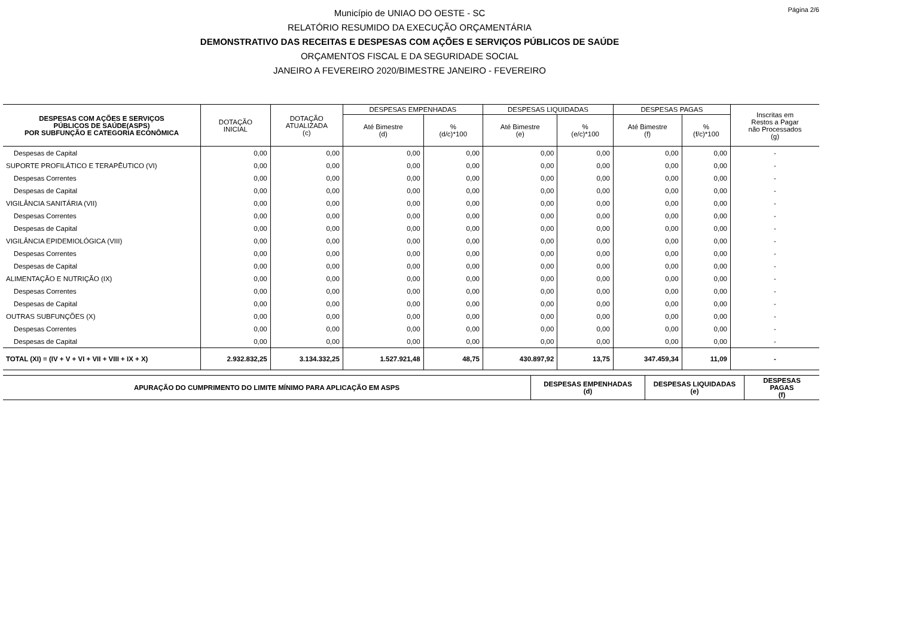Página 2/6
Município de UNIAO DO OESTE - SC
RELATÓRIO RESUMIDO DA EXECUÇÃO ORÇAMENTÁRIA
DEMONSTRATIVO DAS RECEITAS E DESPESAS COM AÇÕES E SERVIÇOS PÚBLICOS DE SAÚDE
ORÇAMENTOS FISCAL E DA SEGURIDADE SOCIAL
JANEIRO A FEVEREIRO 2020/BIMESTRE JANEIRO - FEVEREIRO
| DESPESAS COM AÇÕES E SERVIÇOS PÚBLICOS DE SAÚDE(ASPS) POR SUBFUNÇÃO E CATEGORIA ECONÔMICA | DOTAÇÃO INICIAL | DOTAÇÃO ATUALIZADA (c) | DESPESAS EMPENHADAS | | DESPESAS LIQUIDADAS | | DESPESAS PAGAS | | Inscritas em Restos a Pagar não Processados (g) |
| --- | --- | --- | --- | --- | --- | --- | --- | --- | --- |
| | | | Até Bimestre (d) | % (d/c)*100 | Até Bimestre (e) | % (e/c)*100 | Até Bimestre (f) | % (f/c)*100 | |
| Despesas de Capital | 0,00 | 0,00 | 0,00 | 0,00 | 0,00 | 0,00 | 0,00 | 0,00 | - |
| SUPORTE PROFILÁTICO E TERAPÊUTICO (VI) | 0,00 | 0,00 | 0,00 | 0,00 | 0,00 | 0,00 | 0,00 | 0,00 | - |
| Despesas Correntes | 0,00 | 0,00 | 0,00 | 0,00 | 0,00 | 0,00 | 0,00 | 0,00 | - |
| Despesas de Capital | 0,00 | 0,00 | 0,00 | 0,00 | 0,00 | 0,00 | 0,00 | 0,00 | - |
| VIGILÂNCIA SANITÁRIA (VII) | 0,00 | 0,00 | 0,00 | 0,00 | 0,00 | 0,00 | 0,00 | 0,00 | - |
| Despesas Correntes | 0,00 | 0,00 | 0,00 | 0,00 | 0,00 | 0,00 | 0,00 | 0,00 | - |
| Despesas de Capital | 0,00 | 0,00 | 0,00 | 0,00 | 0,00 | 0,00 | 0,00 | 0,00 | - |
| VIGILÂNCIA EPIDEMIOLÓGICA (VIII) | 0,00 | 0,00 | 0,00 | 0,00 | 0,00 | 0,00 | 0,00 | 0,00 | - |
| Despesas Correntes | 0,00 | 0,00 | 0,00 | 0,00 | 0,00 | 0,00 | 0,00 | 0,00 | - |
| Despesas de Capital | 0,00 | 0,00 | 0,00 | 0,00 | 0,00 | 0,00 | 0,00 | 0,00 | - |
| ALIMENTAÇÃO E NUTRIÇÃO (IX) | 0,00 | 0,00 | 0,00 | 0,00 | 0,00 | 0,00 | 0,00 | 0,00 | - |
| Despesas Correntes | 0,00 | 0,00 | 0,00 | 0,00 | 0,00 | 0,00 | 0,00 | 0,00 | - |
| Despesas de Capital | 0,00 | 0,00 | 0,00 | 0,00 | 0,00 | 0,00 | 0,00 | 0,00 | - |
| OUTRAS SUBFUNÇÕES (X) | 0,00 | 0,00 | 0,00 | 0,00 | 0,00 | 0,00 | 0,00 | 0,00 | - |
| Despesas Correntes | 0,00 | 0,00 | 0,00 | 0,00 | 0,00 | 0,00 | 0,00 | 0,00 | - |
| Despesas de Capital | 0,00 | 0,00 | 0,00 | 0,00 | 0,00 | 0,00 | 0,00 | 0,00 | - |
| TOTAL (XI) = (IV + V + VI + VII + VIII + IX + X) | 2.932.832,25 | 3.134.332,25 | 1.527.921,48 | 48,75 | 430.897,92 | 13,75 | 347.459,34 | 11,09 | - |
| APURAÇÃO DO CUMPRIMENTO DO LIMITE MÍNIMO PARA APLICAÇÃO EM ASPS | DESPESAS EMPENHADAS (d) | DESPESAS LIQUIDADAS (e) | DESPESAS PAGAS (f) |
| --- | --- | --- | --- |